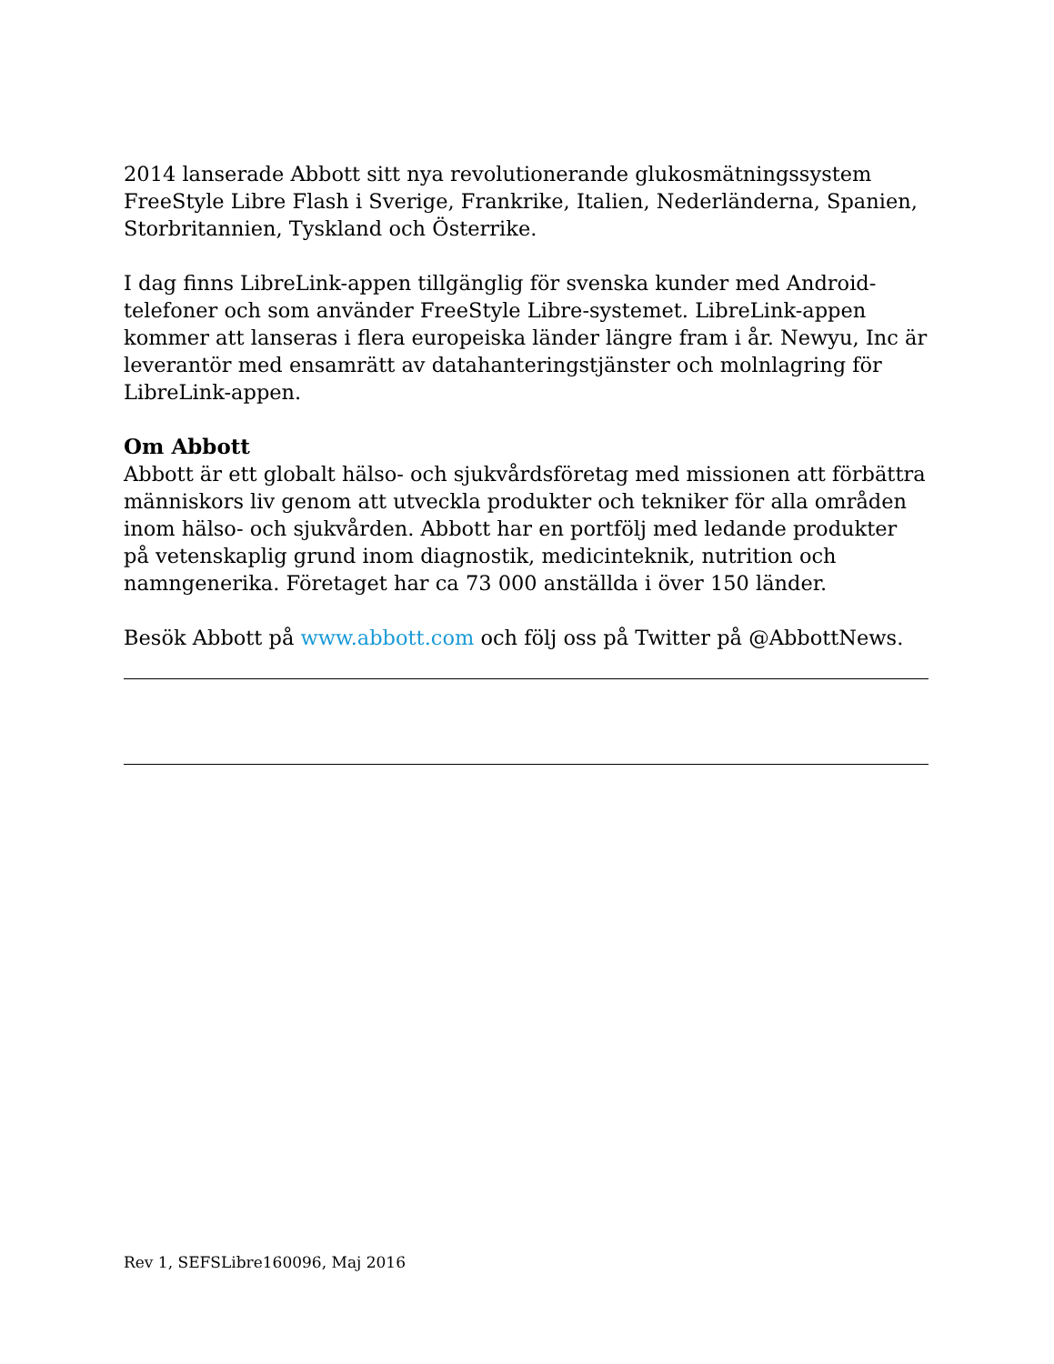2014 lanserade Abbott sitt nya revolutionerande glukosmätningssystem FreeStyle Libre Flash i Sverige, Frankrike, Italien, Nederländerna, Spanien, Storbritannien, Tyskland och Österrike.
I dag finns LibreLink-appen tillgänglig för svenska kunder med Android-telefoner och som använder FreeStyle Libre-systemet. LibreLink-appen kommer att lanseras i flera europeiska länder längre fram i år. Newyu, Inc är leverantör med ensamrätt av datahanteringstjänster och molnlagring för LibreLink-appen.
Om Abbott
Abbott är ett globalt hälso- och sjukvårdsföretag med missionen att förbättra människors liv genom att utveckla produkter och tekniker för alla områden inom hälso- och sjukvården. Abbott har en portfölj med ledande produkter på vetenskaplig grund inom diagnostik, medicinteknik, nutrition och namngenerika. Företaget har ca 73 000 anställda i över 150 länder.
Besök Abbott på www.abbott.com och följ oss på Twitter på @AbbottNews.
Rev 1, SEFSLibre160096, Maj 2016